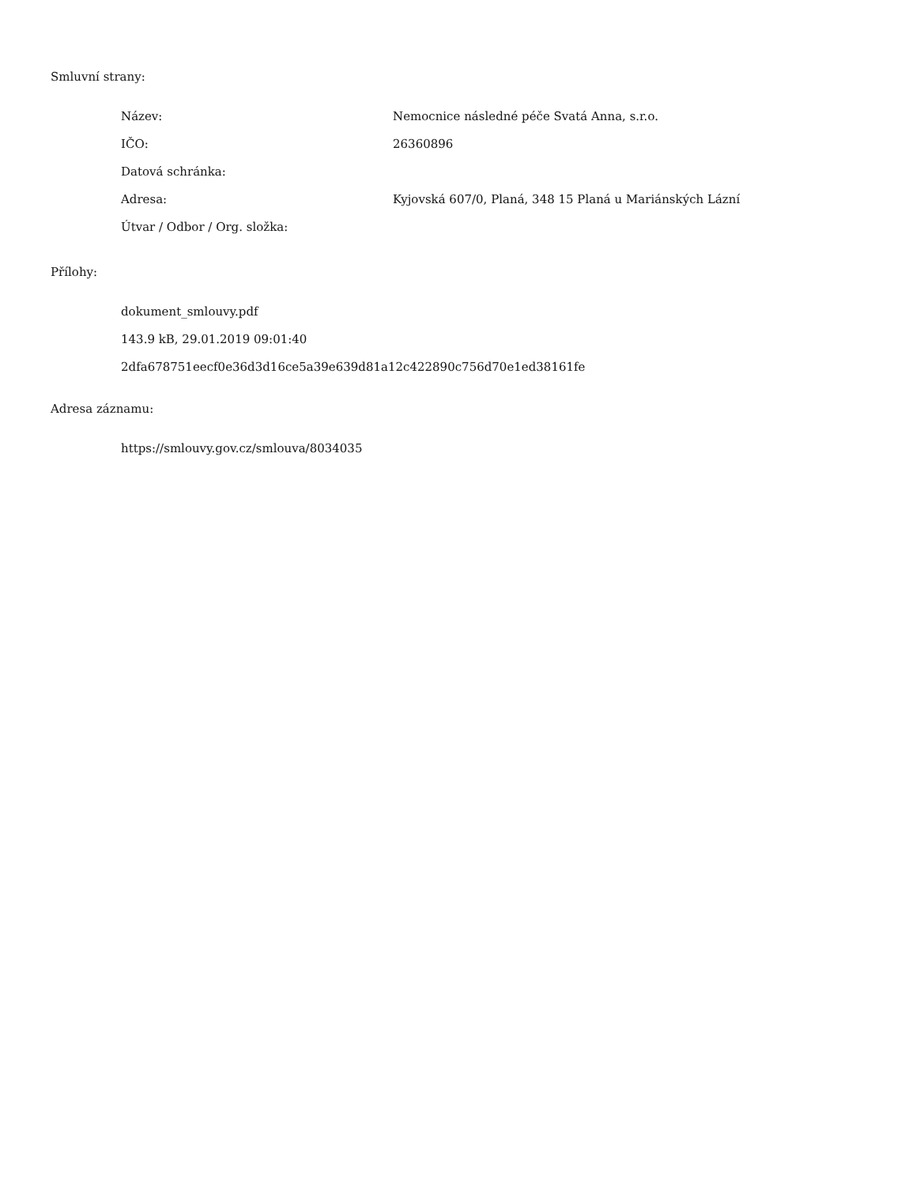Smluvní strany:
| Název: | Nemocnice následné péče Svatá Anna, s.r.o. |
| IČO: | 26360896 |
| Datová schránka: | |
| Adresa: | Kyjovská 607/0, Planá, 348 15 Planá u Mariánských Lázní |
| Útvar / Odbor / Org. složka: | |
Přílohy:
dokument_smlouvy.pdf
143.9 kB, 29.01.2019 09:01:40
2dfa678751eecf0e36d3d16ce5a39e639d81a12c422890c756d70e1ed38161fe
Adresa záznamu:
https://smlouvy.gov.cz/smlouva/8034035